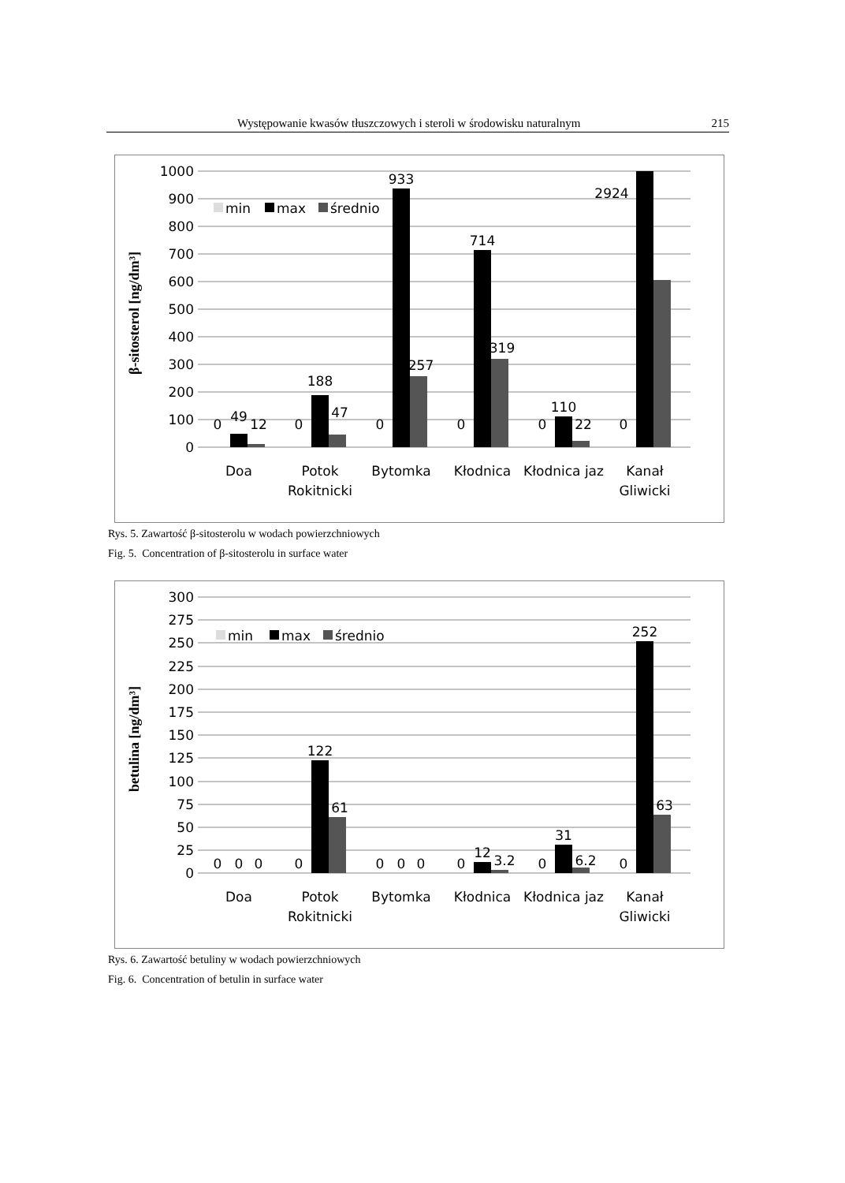Występowanie kwasów tłuszczowych i steroli w środowisku naturalnym 215
1000
900
800
700
600
500
400
300
200
100
0
β-sitosterol [ng/dm³]
min
max
średnio
0
49
12
0
188
47
0
933
257
0
714
319
0
110
22
0
2924
Doa
Potok
Rokitnicki
Bytomka
Kłodnica
Kłodnica jaz
Kanał
Gliwicki
Rys. 5. Zawartość β-sitosterolu w wodach powierzchniowych
Fig. 5. Concentration of β-sitosterolu in surface water
300
275
250
225
200
175
150
125
100
75
50
25
0
betulina [ng/dm³]
min
max
średnio
0
0
0
0
122
61
0
0
0
0
12
3.2
0
31
6.2
0
252
63
Doa
Potok
Rokitnicki
Bytomka
Kłodnica
Kłodnica jaz
Kanał
Gliwicki
Rys. 6. Zawartość betuliny w wodach powierzchniowych
Fig. 6. Concentration of betulin in surface water